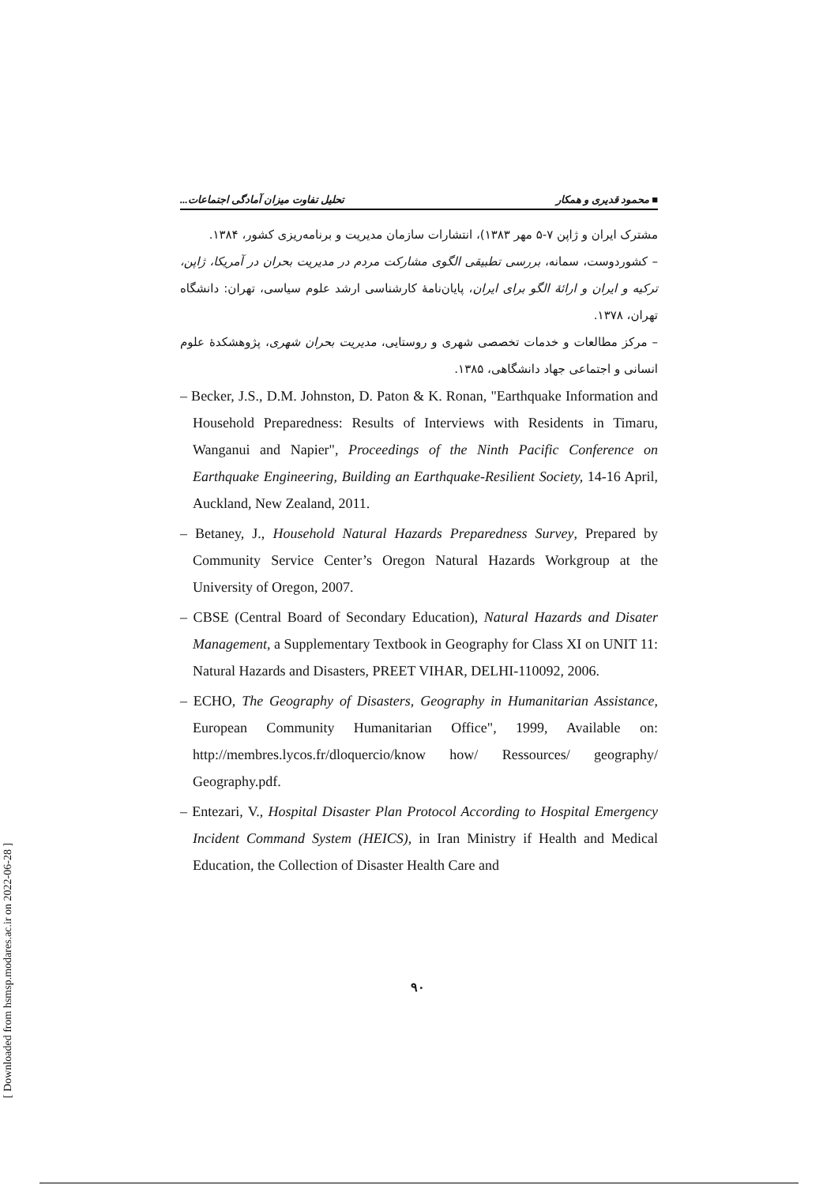■ محمود قدیری و همکار تحلیل تفاوت میزان آمادگی اجتماعات...
مشترک ایران و ژاپن ۷-۵ مهر ۱۳۸۳)، انتشارات سازمان مدیریت و برنامه‌ریزی کشور، ۱۳۸۴.
– کشوردوست، سمانه، بررسی تطبیقی الگوی مشارکت مردم در مدیریت بحران در آمریکا، ژاپن، ترکیه و ایران و ارائهٔ الگو برای ایران، پایان‌نامهٔ کارشناسی ارشد علوم سیاسی، تهران: دانشگاه تهران، ۱۳۷۸.
– مرکز مطالعات و خدمات تخصصی شهری و روستایی، مدیریت بحران شهری، پژوهشکدهٔ علوم انسانی و اجتماعی جهاد دانشگاهی، ۱۳۸۵.
– Becker, J.S., D.M. Johnston, D. Paton & K. Ronan, "Earthquake Information and Household Preparedness: Results of Interviews with Residents in Timaru, Wanganui and Napier", Proceedings of the Ninth Pacific Conference on Earthquake Engineering, Building an Earthquake-Resilient Society, 14-16 April, Auckland, New Zealand, 2011.
– Betaney, J., Household Natural Hazards Preparedness Survey, Prepared by Community Service Center’s Oregon Natural Hazards Workgroup at the University of Oregon, 2007.
– CBSE (Central Board of Secondary Education), Natural Hazards and Disater Management, a Supplementary Textbook in Geography for Class XI on UNIT 11: Natural Hazards and Disasters, PREET VIHAR, DELHI-110092, 2006.
– ECHO, The Geography of Disasters, Geography in Humanitarian Assistance, European Community Humanitarian Office", 1999, Available on: http://membres.lycos.fr/dloquercio/know how/ Ressources/ geography/ Geography.pdf.
– Entezari, V., Hospital Disaster Plan Protocol According to Hospital Emergency Incident Command System (HEICS), in Iran Ministry if Health and Medical Education, the Collection of Disaster Health Care and
۹۰
[ Downloaded from hsmsp.modares.ac.ir on 2022-06-28 ]